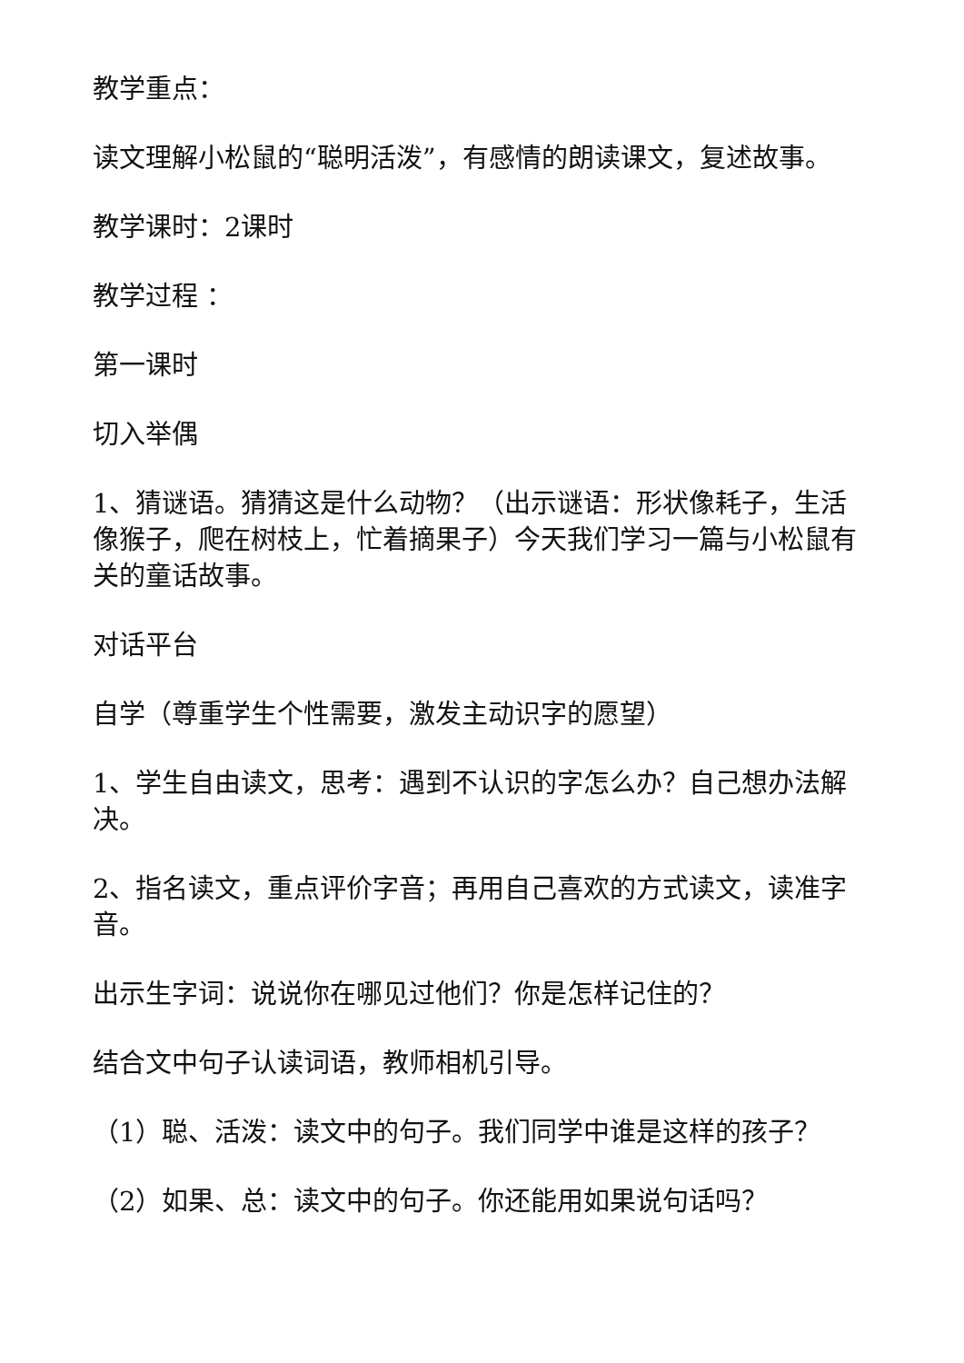教学重点：
读文理解小松鼠的“聪明活泼”，有感情的朗读课文，复述故事。
教学课时：2课时
教学过程 ：
第一课时
切入举偶
1、猜谜语。猜猜这是什么动物？（出示谜语：形状像耗子，生活像猴子，爬在树枝上，忙着摘果子）今天我们学习一篇与小松鼠有关的童话故事。
对话平台
自学（尊重学生个性需要，激发主动识字的愿望）
1、学生自由读文，思考：遇到不认识的字怎么办？自己想办法解决。
2、指名读文，重点评价字音；再用自己喜欢的方式读文，读准字音。
出示生字词：说说你在哪见过他们？你是怎样记住的？
结合文中句子认读词语，教师相机引导。
（1）聪、活泼：读文中的句子。我们同学中谁是这样的孩子？
（2）如果、总：读文中的句子。你还能用如果说句话吗？